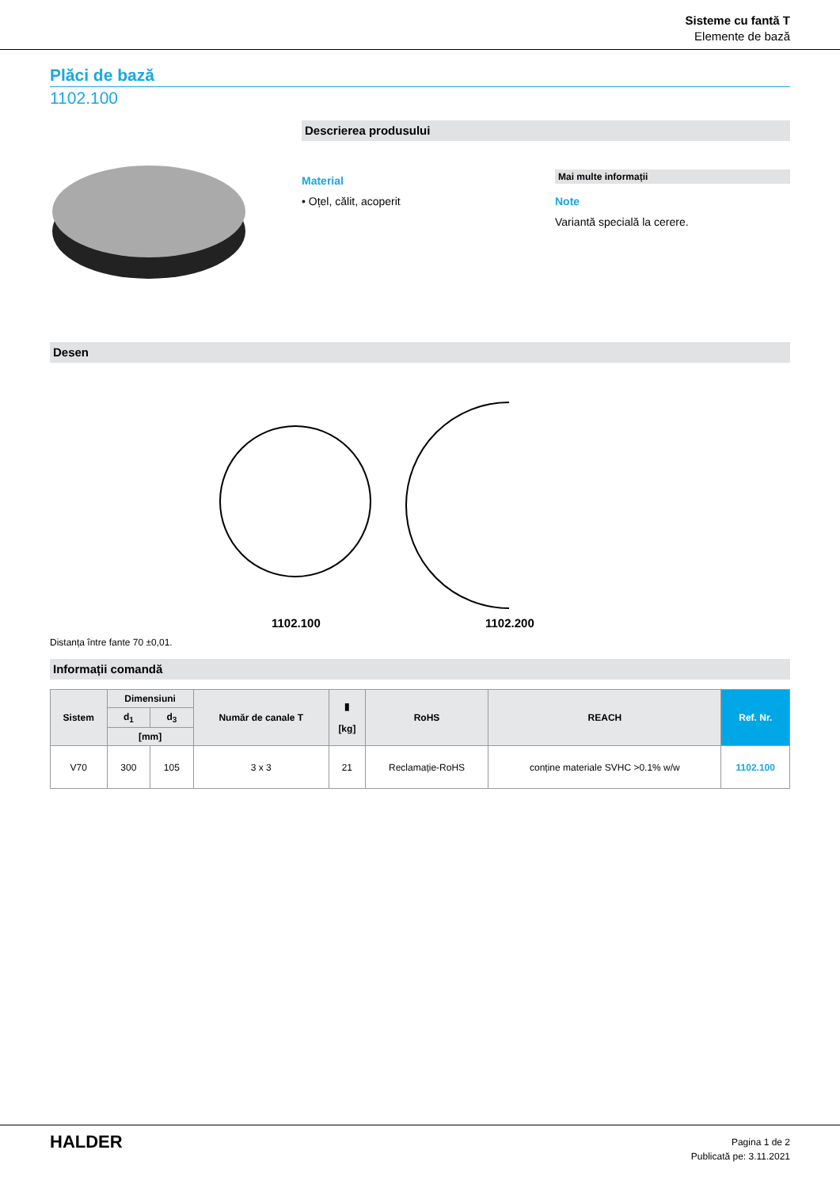Sisteme cu fantă T
Elemente de bază
Plăci de bază
1102.100
Descrierea produsului
Material
• Oțel, călit, acoperit
Mai multe informații
Note
Variantă specială la cerere.
Desen
1102.100 1102.200
Distanța între fante 70 ±0,01.
Informații comandă
| Sistem | Dimensiuni | | Număr de canale T | ▮ [kg] | RoHS | REACH | Ref. Nr. |
| --- | --- | --- | --- | --- | --- | --- | --- |
| | d<sub>1</sub> | d<sub>3</sub> | | | | | |
| | [mm] | | | | | | |
| V70 | 300 | 105 | 3 x 3 | 21 | Reclamație-RoHS | conține materiale SVHC >0.1% w/w | 1102.100 |
HALDER
Pagina 1 de 2
Publicată pe: 3.11.2021